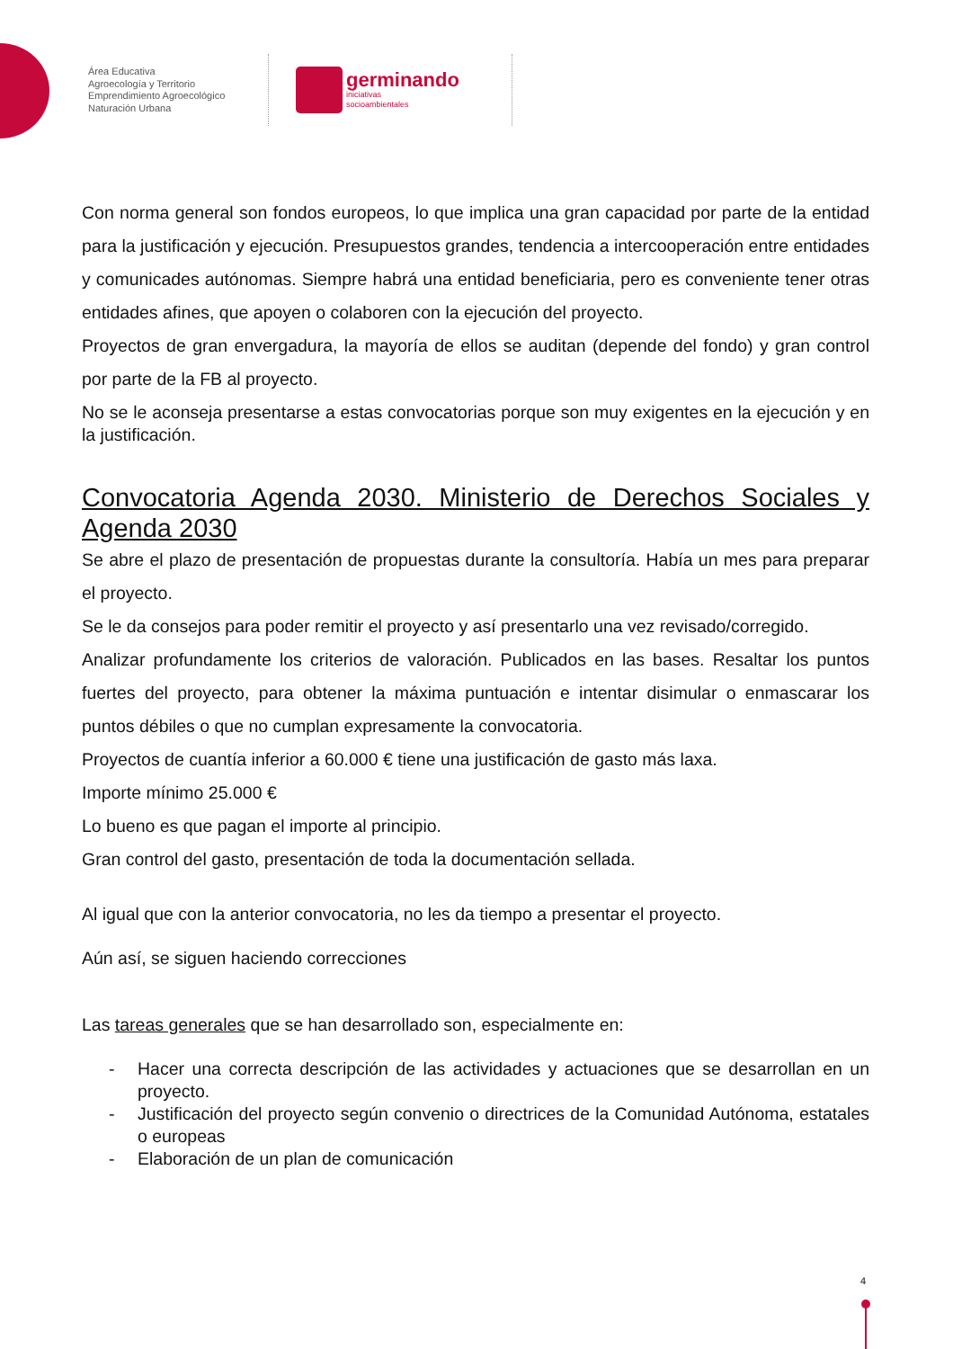Área Educativa
Agroecología y Territorio
Emprendimiento Agroecológico
Naturación Urbana
germinando
iniciativas
socioambientales
Con norma general son fondos europeos, lo que implica una gran capacidad por parte de la entidad para la justificación y ejecución. Presupuestos grandes, tendencia a intercooperación entre entidades y comunicades autónomas. Siempre habrá una entidad beneficiaria, pero es conveniente tener otras entidades afines, que apoyen o colaboren con la ejecución del proyecto.
Proyectos de gran envergadura, la mayoría de ellos se auditan (depende del fondo) y gran control por parte de la FB al proyecto.
No se le aconseja presentarse a estas convocatorias porque son muy exigentes en la ejecución y en la justificación.
Convocatoria Agenda 2030. Ministerio de Derechos Sociales y Agenda 2030
Se abre el plazo de presentación de propuestas durante la consultoría. Había un mes para preparar el proyecto.
Se le da consejos para poder remitir el proyecto y así presentarlo una vez revisado/corregido.
Analizar profundamente los criterios de valoración. Publicados en las bases. Resaltar los puntos fuertes del proyecto, para obtener la máxima puntuación e intentar disimular o enmascarar los puntos débiles o que no cumplan expresamente la convocatoria.
Proyectos de cuantía inferior a 60.000 € tiene una justificación de gasto más laxa.
Importe mínimo 25.000 €
Lo bueno es que pagan el importe al principio.
Gran control del gasto, presentación de toda la documentación sellada.
Al igual que con la anterior convocatoria, no les da tiempo a presentar el proyecto.
Aún así, se siguen haciendo correcciones
Las tareas generales que se han desarrollado son, especialmente en:
- Hacer una correcta descripción de las actividades y actuaciones que se desarrollan en un proyecto.
- Justificación del proyecto según convenio o directrices de la Comunidad Autónoma, estatales o europeas
- Elaboración de un plan de comunicación
4